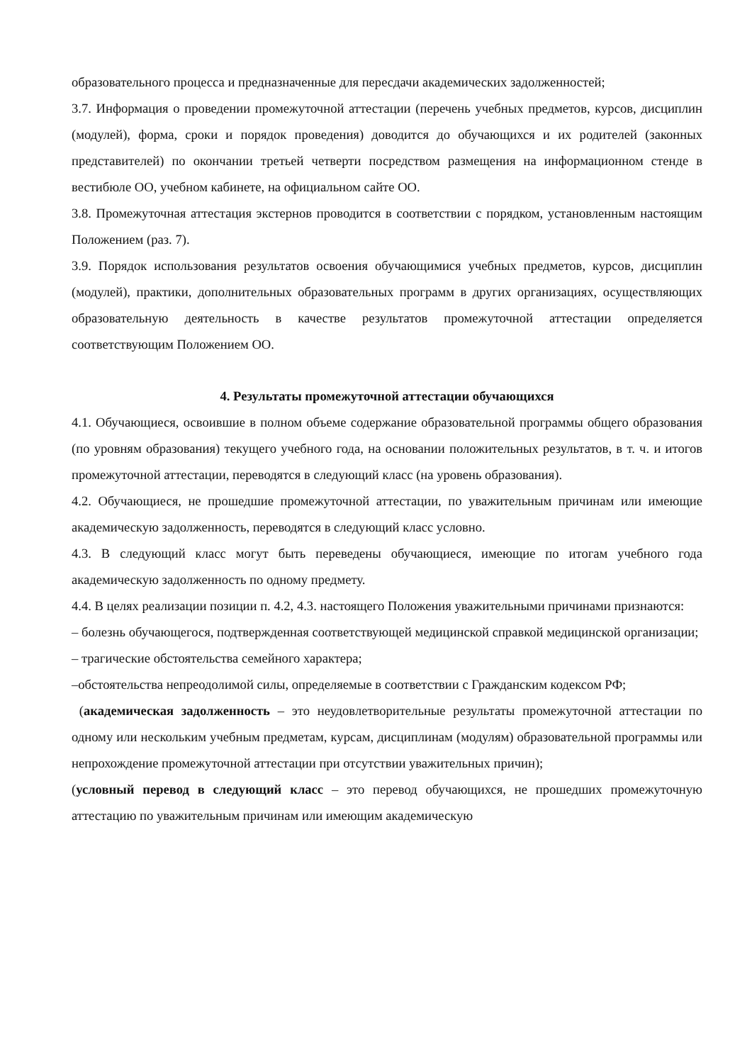образовательного процесса и предназначенные для пересдачи академических задолженностей;
3.7. Информация о проведении промежуточной аттестации (перечень учебных предметов, курсов, дисциплин (модулей), форма, сроки и порядок проведения) доводится до обучающихся и их родителей (законных представителей) по окончании третьей четверти посредством размещения на информационном стенде в вестибюле ОО, учебном кабинете, на официальном сайте ОО.
3.8. Промежуточная аттестация экстернов проводится в соответствии с порядком, установленным настоящим Положением (раз. 7).
3.9. Порядок использования результатов освоения обучающимися учебных предметов, курсов, дисциплин (модулей), практики, дополнительных образовательных программ в других организациях, осуществляющих образовательную деятельность в качестве результатов промежуточной аттестации определяется соответствующим Положением ОО.
4. Результаты промежуточной аттестации обучающихся
4.1. Обучающиеся, освоившие в полном объеме содержание образовательной программы общего образования (по уровням образования) текущего учебного года, на основании положительных результатов, в т. ч. и итогов промежуточной аттестации, переводятся в следующий класс (на уровень образования).
4.2. Обучающиеся, не прошедшие промежуточной аттестации, по уважительным причинам или имеющие академическую задолженность, переводятся в следующий класс условно.
4.3. В следующий класс могут быть переведены обучающиеся, имеющие по итогам учебного года академическую задолженность по одному предмету.
4.4. В целях реализации позиции п. 4.2, 4.3. настоящего Положения уважительными причинами признаются:
– болезнь обучающегося, подтвержденная соответствующей медицинской справкой медицинской организации;
– трагические обстоятельства семейного характера;
–обстоятельства непреодолимой силы, определяемые в соответствии с Гражданским кодексом РФ;
(академическая задолженность – это неудовлетворительные результаты промежуточной аттестации по одному или нескольким учебным предметам, курсам, дисциплинам (модулям) образовательной программы или непрохождение промежуточной аттестации при отсутствии уважительных причин);
(условный перевод в следующий класс – это перевод обучающихся, не прошедших промежуточную аттестацию по уважительным причинам или имеющим академическую